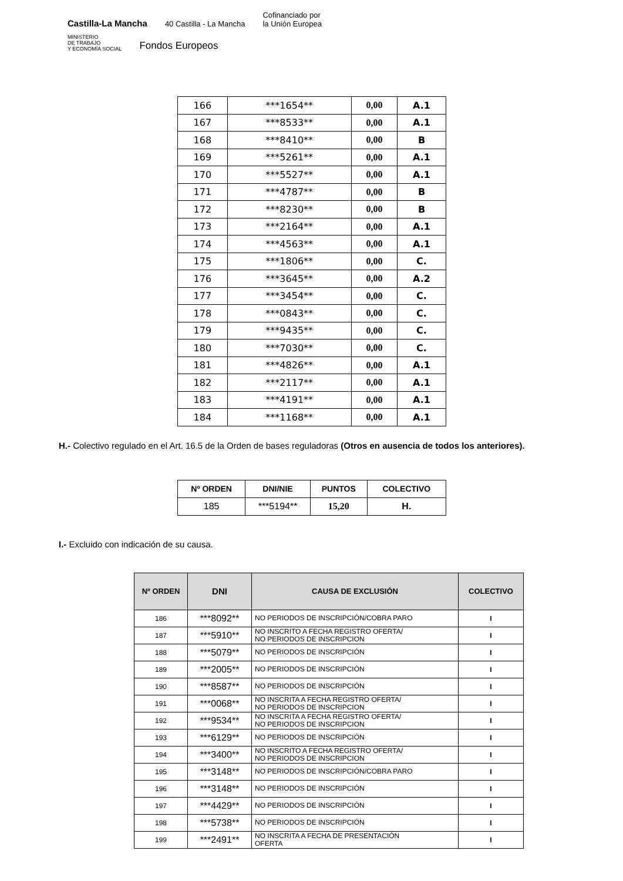Castilla-La Mancha 40 Castilla - La Mancha Cofinanciado por
la Unión Europea
MINISTERIO
DE TRABAJO
Y ECONOMÍA SOCIAL Fondos Europeos
| 166 | ***1654** | 0,00 | A.1 |
| 167 | ***8533** | 0,00 | A.1 |
| 168 | ***8410** | 0,00 | B |
| 169 | ***5261** | 0,00 | A.1 |
| 170 | ***5527** | 0,00 | A.1 |
| 171 | ***4787** | 0,00 | B |
| 172 | ***8230** | 0,00 | B |
| 173 | ***2164** | 0,00 | A.1 |
| 174 | ***4563** | 0,00 | A.1 |
| 175 | ***1806** | 0,00 | C. |
| 176 | ***3645** | 0,00 | A.2 |
| 177 | ***3454** | 0,00 | C. |
| 178 | ***0843** | 0,00 | C. |
| 179 | ***9435** | 0,00 | C. |
| 180 | ***7030** | 0,00 | C. |
| 181 | ***4826** | 0,00 | A.1 |
| 182 | ***2117** | 0,00 | A.1 |
| 183 | ***4191** | 0,00 | A.1 |
| 184 | ***1168** | 0,00 | A.1 |
H.- Colectivo regulado en el Art. 16.5 de la Orden de bases reguladoras (Otros en ausencia de todos los anteriores).
| Nº ORDEN | DNI/NIE | PUNTOS | COLECTIVO |
| --- | --- | --- | --- |
| 185 | ***5194** | 15,20 | H. |
I.- Excluido con indicación de su causa.
| Nº ORDEN | DNI | CAUSA DE EXCLUSIÓN | COLECTIVO |
| --- | --- | --- | --- |
| 186 | ***8092** | NO PERIODOS DE INSCRIPCIÓN/COBRA PARO | I |
| 187 | ***5910** | NO INSCRITO A FECHA REGISTRO OFERTA/ NO PERIODOS DE INSCRIPCION | I |
| 188 | ***5079** | NO PERIODOS DE INSCRIPCIÓN | I |
| 189 | ***2005** | NO PERIODOS DE INSCRIPCIÓN | I |
| 190 | ***8587** | NO PERIODOS DE INSCRIPCIÓN | I |
| 191 | ***0068** | NO INSCRITA A FECHA REGISTRO OFERTA/ NO PERIODOS DE INSCRIPCION | I |
| 192 | ***9534** | NO INSCRITA A FECHA REGISTRO OFERTA/ NO PERIODOS DE INSCRIPCION | I |
| 193 | ***6129** | NO PERIODOS DE INSCRIPCIÓN | I |
| 194 | ***3400** | NO INSCRITO A FECHA REGISTRO OFERTA/ NO PERIODOS DE INSCRIPCION | I |
| 195 | ***3148** | NO PERIODOS DE INSCRIPCIÓN/COBRA PARO | I |
| 196 | ***3148** | NO PERIODOS DE INSCRIPCIÓN | I |
| 197 | ***4429** | NO PERIODOS DE INSCRIPCIÓN | I |
| 198 | ***5738** | NO PERIODOS DE INSCRIPCIÓN | I |
| 199 | ***2491** | NO INSCRITA A FECHA DE PRESENTACIÓN OFERTA | I |